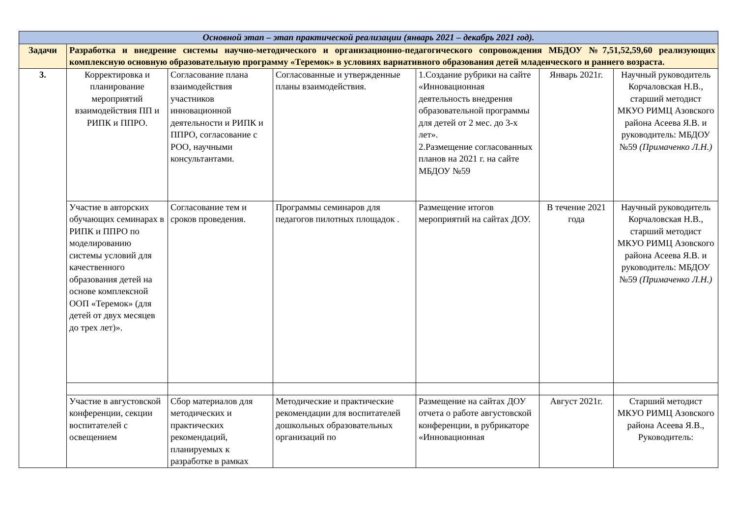| Основной этап – этап практической реализации (январь 2021 – декабрь 2021 год). | | | | | | |
| Задачи | Разработка и внедрение системы научно-методического и организационно-педагогического сопровождения МБДОУ №7,51,52,59,60 реализующих комплексную основную образовательную программу «Теремок» в условиях вариативного образования детей младенческого и раннего возраста. | | | | | |
| 3. | Корректировка и планирование мероприятий взаимодействия ПП и РИПК и ППРО. | Согласование плана взаимодействия участников инновационной деятельности и РИПК и ППРО, согласование с РОО, научными консультантами. | Согласованные и утвержденные планы взаимодействия. | 1.Создание рубрики на сайте «Инновационная деятельность внедрения образовательной программы для детей от 2 мес. до 3-х лет». 2.Размещение согласованных планов на 2021 г. на сайте МБДОУ №59 | Январь 2021г. | Научный руководитель Корчаловская Н.В., старший методист МКУО РИМЦ Азовского района Асеева Я.В. и руководитель: МБДОУ №59 (Примаченко Л.Н.) |
| | Участие в авторских обучающих семинарах в РИПК и ППРО по моделированию системы условий для качественного образования детей на основе комплексной ООП «Теремок» (для детей от двух месяцев до трех лет)». | Согласование тем и сроков проведения. | Программы семинаров для педагогов пилотных площадок . | Размещение итогов мероприятий на сайтах ДОУ. | В течение 2021 года | Научный руководитель Корчаловская Н.В., старший методист МКУО РИМЦ Азовского района Асеева Я.В. и руководитель: МБДОУ №59 (Примаченко Л.Н.) |
| | Участие в августовской конференции, секции воспитателей с освещением | Сбор материалов для методических и практических рекомендаций, планируемых к разработке в рамках | Методические и практические рекомендации для воспитателей дошкольных образовательных организаций по | Размещение на сайтах ДОУ отчета о работе августовской конференции, в рубрикаторе «Инновационная | Август 2021г. | Старший методист МКУО РИМЦ Азовского района Асеева Я.В., Руководитель: |